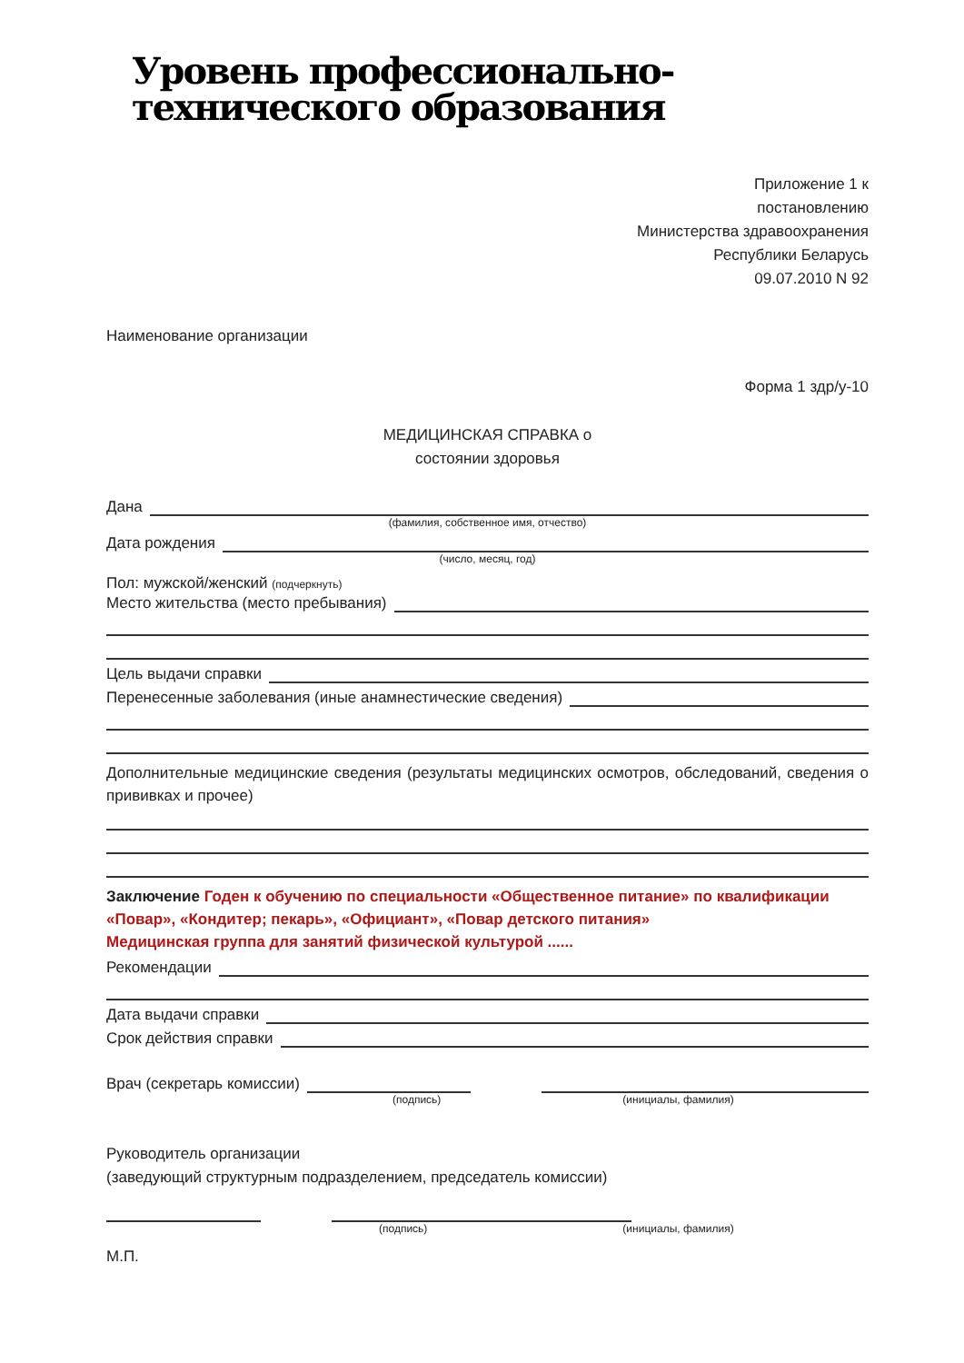Уровень профессионально-
технического образования
Приложение 1 к
постановлению
Министерства здравоохранения
Республики Беларусь
09.07.2010 N 92
Наименование организации
Форма 1 здр/у-10
МЕДИЦИНСКАЯ СПРАВКА о
состоянии здоровья
Дана
(фамилия, собственное имя, отчество)
Дата рождения
(число, месяц, год)
Пол: мужской/женский (подчеркнуть)
Место жительства (место пребывания)
Цель выдачи справки
Перенесенные заболевания (иные анамнестические сведения)
Дополнительные медицинские сведения (результаты медицинских осмотров, обследований, сведения о прививках и прочее)
Заключение Годен к обучению по специальности «Общественное питание» по квалификации «Повар», «Кондитер; пекарь», «Официант», «Повар детского питания»
Медицинская группа для занятий физической культурой ......
Рекомендации
Дата выдачи справки
Срок действия справки
Врач (секретарь комиссии)
(подпись) (инициалы, фамилия)
Руководитель организации
(заведующий структурным подразделением, председатель комиссии)
(подпись) (инициалы, фамилия)
М.П.